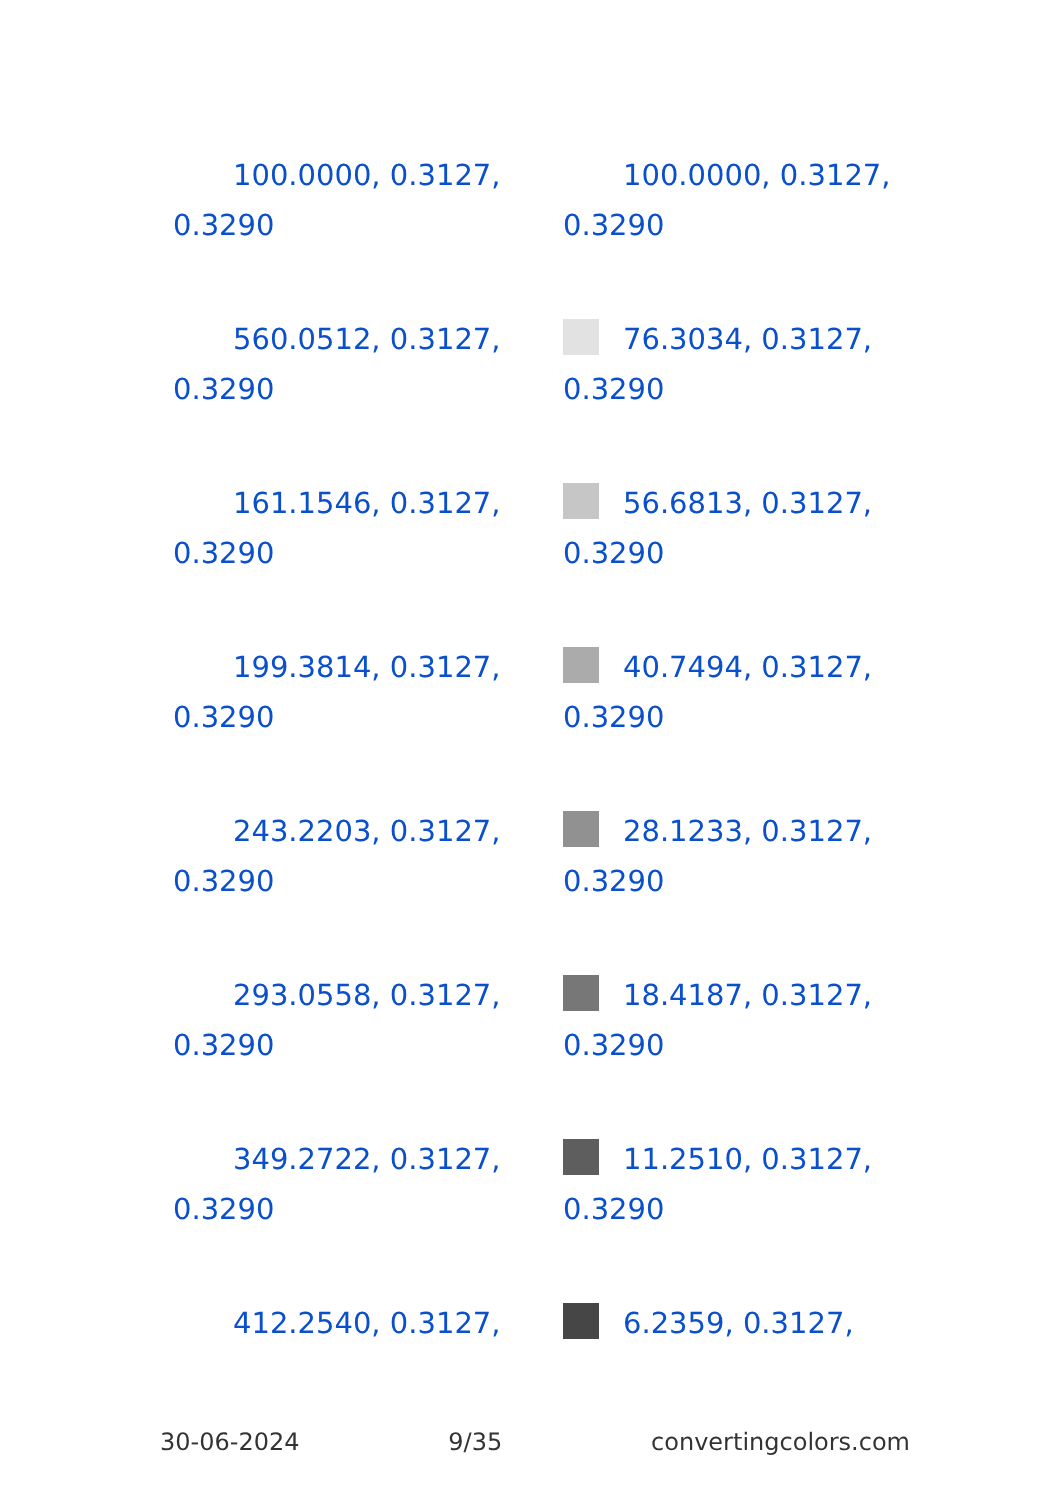100.0000, 0.3127,
0.3290
100.0000, 0.3127,
0.3290
560.0512, 0.3127,
0.3290
76.3034, 0.3127,
0.3290
161.1546, 0.3127,
0.3290
56.6813, 0.3127,
0.3290
199.3814, 0.3127,
0.3290
40.7494, 0.3127,
0.3290
243.2203, 0.3127,
0.3290
28.1233, 0.3127,
0.3290
293.0558, 0.3127,
0.3290
18.4187, 0.3127,
0.3290
349.2722, 0.3127,
0.3290
11.2510, 0.3127,
0.3290
412.2540, 0.3127,
6.2359, 0.3127,
30-06-2024 9/35 convertingcolors.com